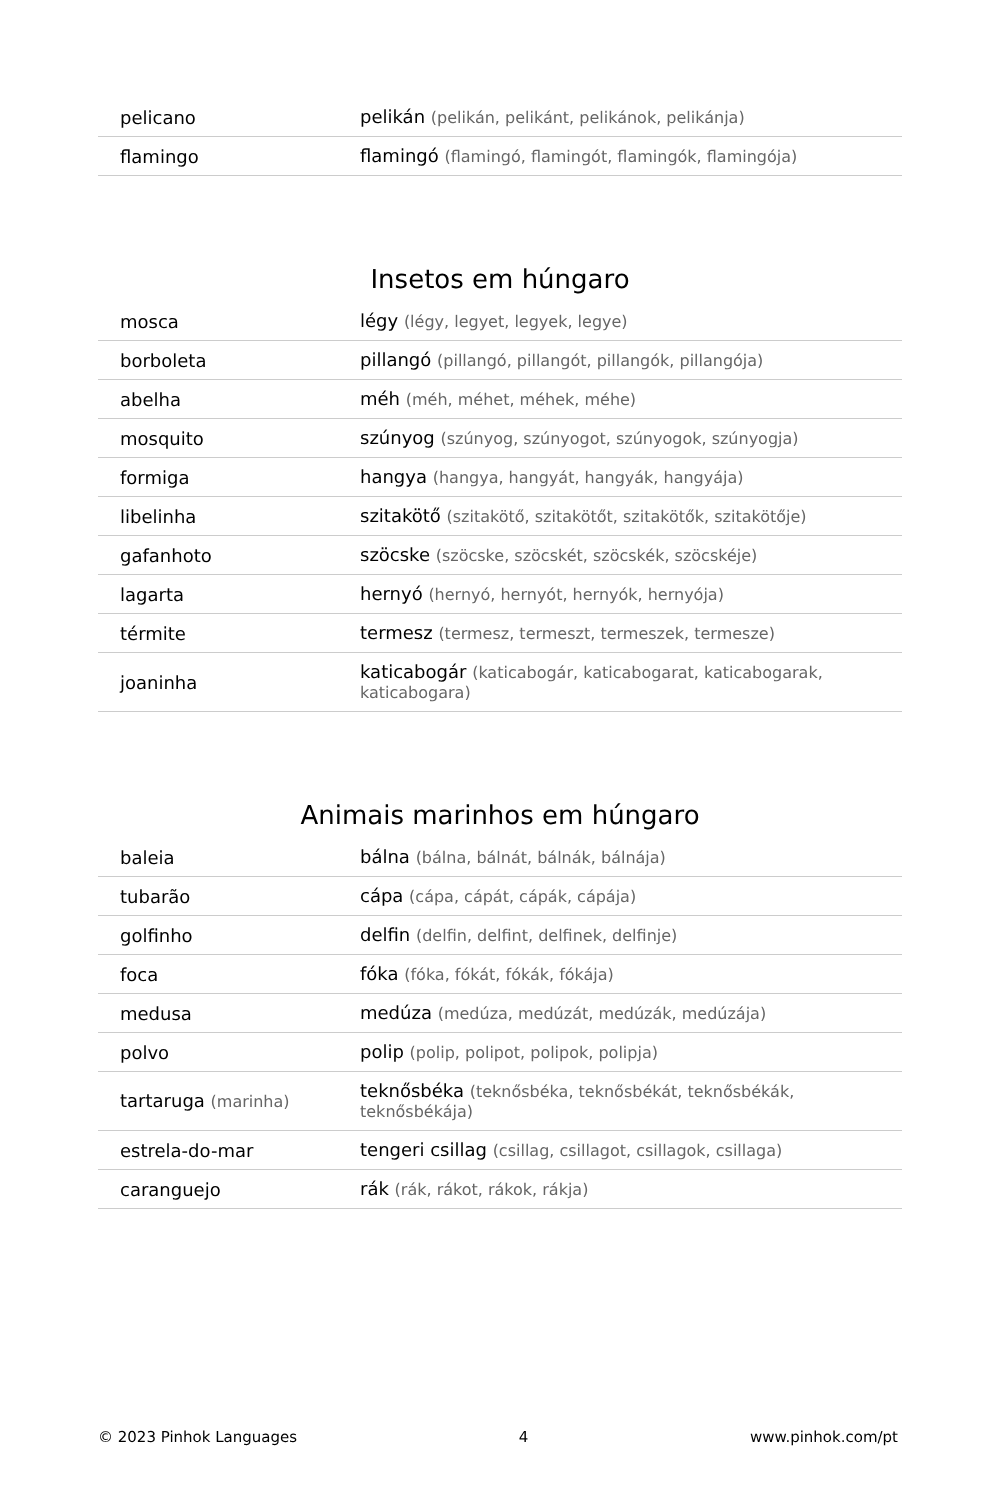| pelicano | pelikán (pelikán, pelikánt, pelikánok, pelikánja) |
| flamingo | flamingó (flamingó, flamingót, flamingók, flamingója) |
Insetos em húngaro
| mosca | légy (légy, legyet, legyek, legye) |
| borboleta | pillangó (pillangó, pillangót, pillangók, pillangója) |
| abelha | méh (méh, méhet, méhek, méhe) |
| mosquito | szúnyog (szúnyog, szúnyogot, szúnyogok, szúnyogja) |
| formiga | hangya (hangya, hangyát, hangyák, hangyája) |
| libelinha | szitakötő (szitakötő, szitakötőt, szitakötők, szitakötője) |
| gafanhoto | szöcske (szöcske, szöcskét, szöcskék, szöcskéje) |
| lagarta | hernyó (hernyó, hernyót, hernyók, hernyója) |
| térmite | termesz (termesz, termeszt, termeszek, termesze) |
| joaninha | katicabogár (katicabogár, katicabogarat, katicabogarak, katicabogara) |
Animais marinhos em húngaro
| baleia | bálna (bálna, bálnát, bálnák, bálnája) |
| tubarão | cápa (cápa, cápát, cápák, cápája) |
| golfinho | delfin (delfin, delfint, delfinek, delfinje) |
| foca | fóka (fóka, fókát, fókák, fókája) |
| medusa | medúza (medúza, medúzát, medúzák, medúzája) |
| polvo | polip (polip, polipot, polipok, polipja) |
| tartaruga (marinha) | teknősbéka (teknősbéka, teknősbékát, teknősbékák, teknősbékája) |
| estrela-do-mar | tengeri csillag (csillag, csillagot, csillagok, csillaga) |
| caranguejo | rák (rák, rákot, rákok, rákja) |
© 2023 Pinhok Languages 4 www.pinhok.com/pt